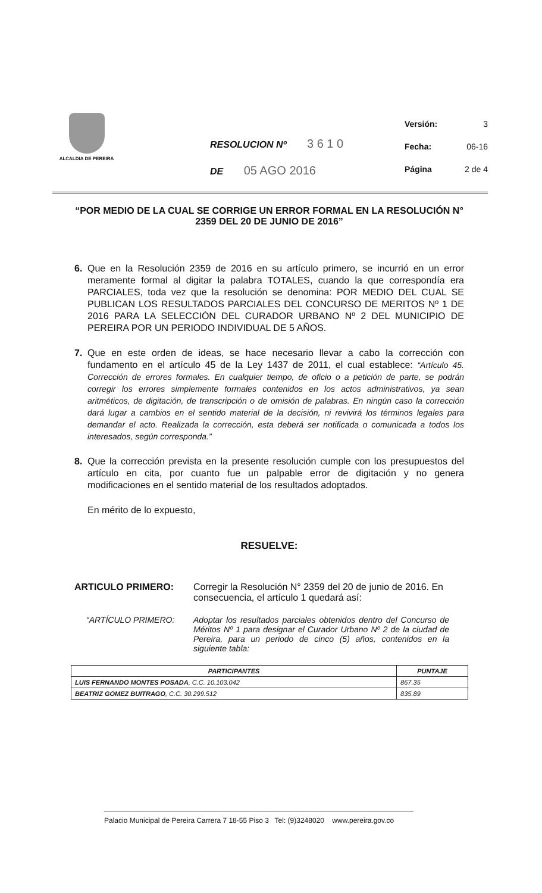ALCALDIA DE PEREIRA
RESOLUCION Nº 3 6 1 0
DE 05 AGO 2016
Versión: 3
Fecha: 06-16
Página 2 de 4
“POR MEDIO DE LA CUAL SE CORRIGE UN ERROR FORMAL EN LA RESOLUCIÓN N° 2359 DEL 20 DE JUNIO DE 2016”
6. Que en la Resolución 2359 de 2016 en su artículo primero, se incurrió en un error meramente formal al digitar la palabra TOTALES, cuando la que correspondía era PARCIALES, toda vez que la resolución se denomina: POR MEDIO DEL CUAL SE PUBLICAN LOS RESULTADOS PARCIALES DEL CONCURSO DE MERITOS Nº 1 DE 2016 PARA LA SELECCIÓN DEL CURADOR URBANO Nº 2 DEL MUNICIPIO DE PEREIRA POR UN PERIODO INDIVIDUAL DE 5 AÑOS.
7. Que en este orden de ideas, se hace necesario llevar a cabo la corrección con fundamento en el artículo 45 de la Ley 1437 de 2011, el cual establece: “Artículo 45. Corrección de errores formales. En cualquier tiempo, de oficio o a petición de parte, se podrán corregir los errores simplemente formales contenidos en los actos administrativos, ya sean aritméticos, de digitación, de transcripción o de omisión de palabras. En ningún caso la corrección dará lugar a cambios en el sentido material de la decisión, ni revivirá los términos legales para demandar el acto. Realizada la corrección, esta deberá ser notificada o comunicada a todos los interesados, según corresponda.”
8. Que la corrección prevista en la presente resolución cumple con los presupuestos del artículo en cita, por cuanto fue un palpable error de digitación y no genera modificaciones en el sentido material de los resultados adoptados.
En mérito de lo expuesto,
RESUELVE:
ARTICULO PRIMERO: Corregir la Resolución N° 2359 del 20 de junio de 2016. En consecuencia, el artículo 1 quedará así:
“ARTÍCULO PRIMERO: Adoptar los resultados parciales obtenidos dentro del Concurso de Méritos Nº 1 para designar el Curador Urbano Nº 2 de la ciudad de Pereira, para un periodo de cinco (5) años, contenidos en la siguiente tabla:
| PARTICIPANTES | PUNTAJE |
| --- | --- |
| LUIS FERNANDO MONTES POSADA , C.C. 10.103.042 | 867.35 |
| BEATRIZ GOMEZ BUITRAGO , C.C. 30.299.512 | 835.89 |
Palacio Municipal de Pereira Carrera 7 18-55 Piso 3 Tel: (9)3248020 www.pereira.gov.co